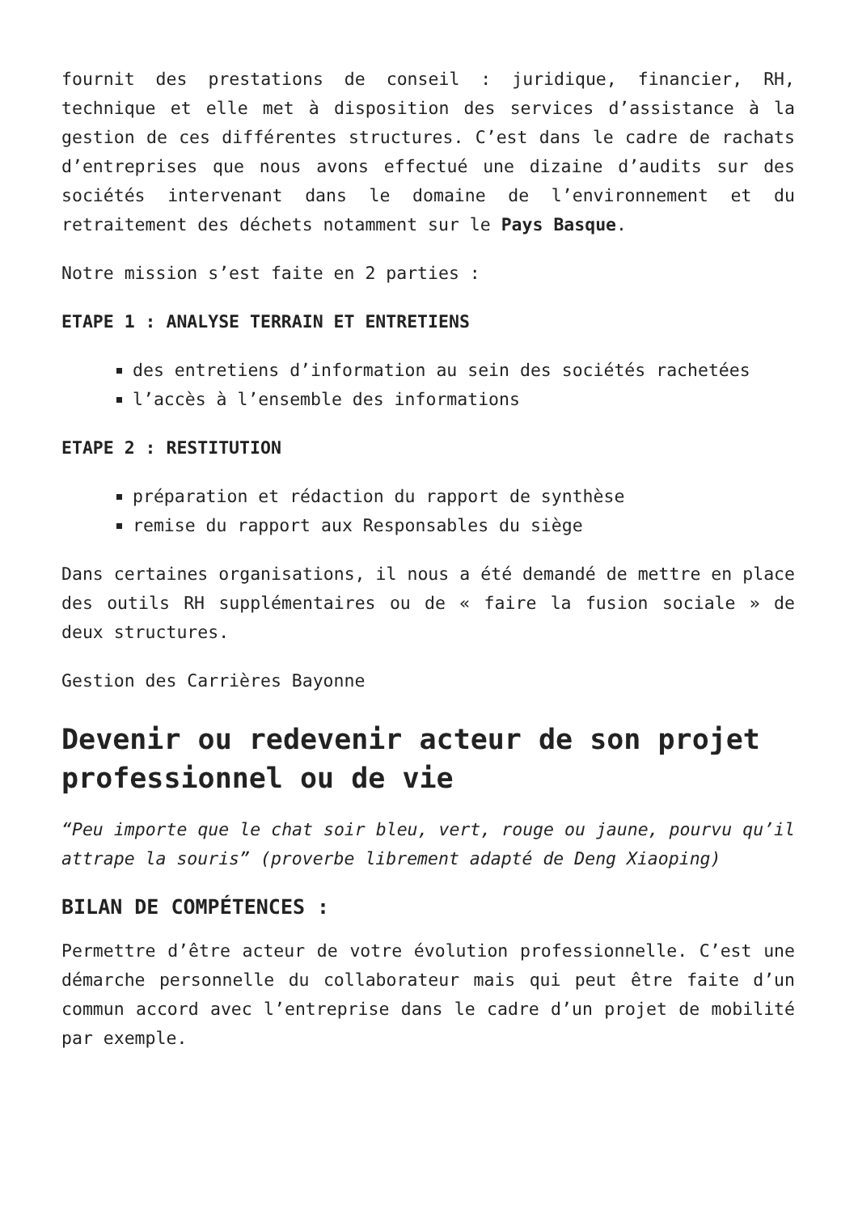fournit des prestations de conseil : juridique, financier, RH, technique et elle met à disposition des services d’assistance à la gestion de ces différentes structures. C’est dans le cadre de rachats d’entreprises que nous avons effectué une dizaine d’audits sur des sociétés intervenant dans le domaine de l’environnement et du retraitement des déchets notamment sur le Pays Basque.
Notre mission s’est faite en 2 parties :
ETAPE 1 : ANALYSE TERRAIN ET ENTRETIENS
des entretiens d’information au sein des sociétés rachetées
l’accès à l’ensemble des informations
ETAPE 2 : RESTITUTION
préparation et rédaction du rapport de synthèse
remise du rapport aux Responsables du siège
Dans certaines organisations, il nous a été demandé de mettre en place des outils RH supplémentaires ou de « faire la fusion sociale » de deux structures.
Gestion des Carrières Bayonne
Devenir ou redevenir acteur de son projet professionnel ou de vie
“Peu importe que le chat soir bleu, vert, rouge ou jaune, pourvu qu’il attrape la souris” (proverbe librement adapté de Deng Xiaoping)
BILAN DE COMPÉTENCES :
Permettre d’être acteur de votre évolution professionnelle. C’est une démarche personnelle du collaborateur mais qui peut être faite d’un commun accord avec l’entreprise dans le cadre d’un projet de mobilité par exemple.